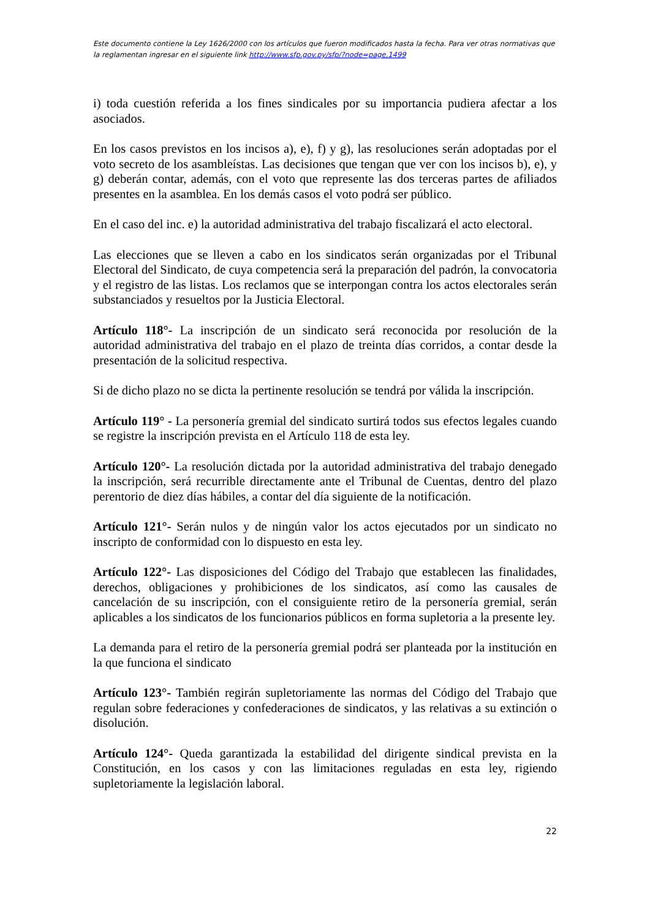Este documento contiene la Ley 1626/2000 con los artículos que fueron modificados hasta la fecha. Para ver otras normativas que la reglamentan ingresar en el siguiente link http://www.sfp.gov.py/sfp/?node=page,1499
i) toda cuestión referida a los fines sindicales por su importancia pudiera afectar a los asociados.
En los casos previstos en los incisos a), e), f) y g), las resoluciones serán adoptadas por el voto secreto de los asambleístas. Las decisiones que tengan que ver con los incisos b), e), y g) deberán contar, además, con el voto que represente las dos terceras partes de afiliados presentes en la asamblea. En los demás casos el voto podrá ser público.
En el caso del inc. e) la autoridad administrativa del trabajo fiscalizará el acto electoral.
Las elecciones que se lleven a cabo en los sindicatos serán organizadas por el Tribunal Electoral del Sindicato, de cuya competencia será la preparación del padrón, la convocatoria y el registro de las listas. Los reclamos que se interpongan contra los actos electorales serán substanciados y resueltos por la Justicia Electoral.
Artículo 118°- La inscripción de un sindicato será reconocida por resolución de la autoridad administrativa del trabajo en el plazo de treinta días corridos, a contar desde la presentación de la solicitud respectiva.
Si de dicho plazo no se dicta la pertinente resolución se tendrá por válida la inscripción.
Artículo 119° - La personería gremial del sindicato surtirá todos sus efectos legales cuando se registre la inscripción prevista en el Artículo 118 de esta ley.
Artículo 120°- La resolución dictada por la autoridad administrativa del trabajo denegado la inscripción, será recurrible directamente ante el Tribunal de Cuentas, dentro del plazo perentorio de diez días hábiles, a contar del día siguiente de la notificación.
Artículo 121°- Serán nulos y de ningún valor los actos ejecutados por un sindicato no inscripto de conformidad con lo dispuesto en esta ley.
Artículo 122°- Las disposiciones del Código del Trabajo que establecen las finalidades, derechos, obligaciones y prohibiciones de los sindicatos, así como las causales de cancelación de su inscripción, con el consiguiente retiro de la personería gremial, serán aplicables a los sindicatos de los funcionarios públicos en forma supletoria a la presente ley.
La demanda para el retiro de la personería gremial podrá ser planteada por la institución en la que funciona el sindicato
Artículo 123°- También regirán supletoriamente las normas del Código del Trabajo que regulan sobre federaciones y confederaciones de sindicatos, y las relativas a su extinción o disolución.
Artículo 124°- Queda garantizada la estabilidad del dirigente sindical prevista en la Constitución, en los casos y con las limitaciones reguladas en esta ley, rigiendo supletoriamente la legislación laboral.
22